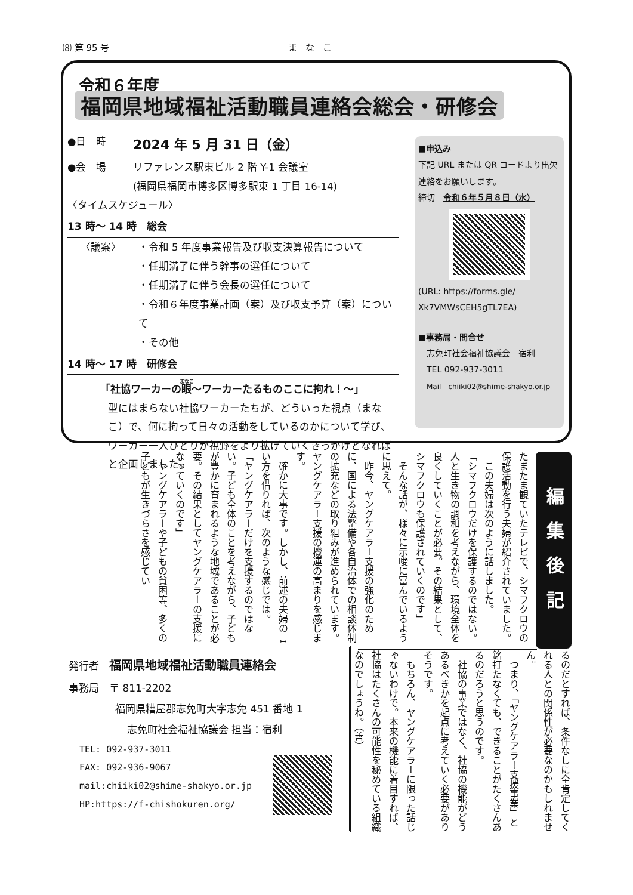⑻ 第 95 号 まなこ
令和６年度
福岡県地域福祉活動職員連絡会総会・研修会
●日　時 2024 年 5 月 31 日（金）
●会　場 リファレンス駅東ビル 2 階 Y-1 会議室
(福岡県福岡市博多区博多駅東 1 丁目 16-14)
〈タイムスケジュール〉
13 時～ 14 時　総会
〈議案〉 ・令和 5 年度事業報告及び収支決算報告について
・任期満了に伴う幹事の選任について
・任期満了に伴う会長の選任について
・令和６年度事業計画（案）及び収支予算（案）について
・その他
14 時～ 17 時　研修会
「社協ワーカーの眼～ワーカーたるものここに拘れ！～」
型にはまらない社協ワーカーたちが、どういった視点（まなこ）で、何に拘って日々の活動をしているのかについて学び、ワーカー一人ひとりが視野をより拡げていくきっかけとなればと企画しました。
■申込み
下記 URL または QR コードより出欠連絡をお願いします。
締切　令和６年５月８日（水）
(URL: https://forms.gle/ Xk7VMWsCEH5gTL7EA)
■事務局・問合せ
志免町社会福祉協議会　宿利
TEL 092-937-3011
Mail　chiiki02@shime-shakyo.or.jp
編集後記
たまたま観ていたテレビで、シマフクロウの保護活動を行う夫婦が紹介されていました。
　この夫婦は次のように話しました。
「シマフクロウだけを保護するのではない。人と生き物の調和を考えながら、環境全体を良くしていくことが必要。その結果として、シマフクロウも保護されていくのです」
　そんな話が、様々に示唆に富んでいるように思えて。
　昨今、ヤングケアラー支援の強化のために、国による法整備や各自治体での相談体制の拡充などの取り組みが進められています。ヤングケアラー支援の機運の高まりを感じます。
　確かに大事です。しかし、前述の夫婦の言い方を借りれば、次のような感じでは。
「ヤングケアラーだけを支援するのではない。子ども全体のことを考えながら、子どもが豊かに育まれるような地域であることが必要。その結果としてヤングケアラーの支援になっていくのです」
　ヤングケアラーや子どもの貧困等、多くの子どもが生きづらさを感じてい
るのだとすれば、条件なしに全肯定してくれる人との関係性が必要なのかもしれません。
　つまり、「ヤングケアラー支援事業」と銘打たなくても、できることがたくさんあるのだろうと思うのです。
　社協の事業ではなく、社協の機能がどうあるべきかを起点に考えていく必要がありそうです。
　もちろん、ヤングケアラーに限った話じゃないわけで。本来の機能に着目すれば、社協はたくさんの可能性を秘めている組織なのでしょうね。（善）
発行者　福岡県地域福祉活動職員連絡会
事務局　〒 811-2202
福岡県糟屋郡志免町大字志免 451 番地 1
志免町社会福祉協議会 担当：宿利
TEL: 092-937-3011
FAX: 092-936-9067
mail:chiiki02@shime-shakyo.or.jp
HP:https://f-chishokuren.org/